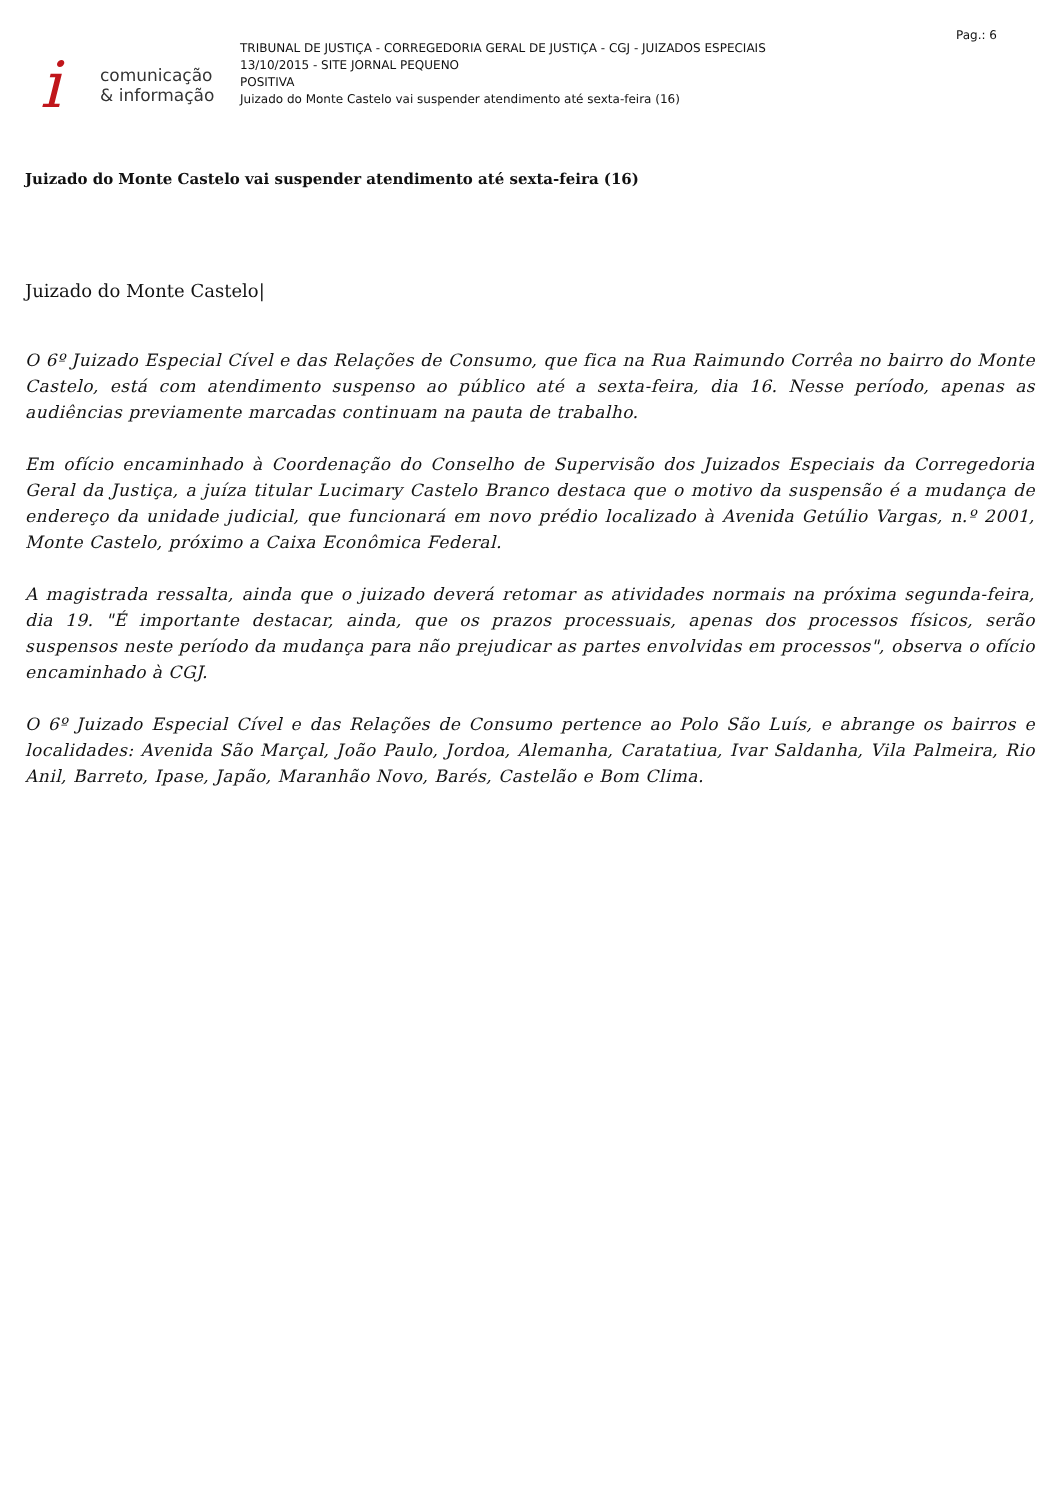icomunicação
& informação
TRIBUNAL DE JUSTIÇA - CORREGEDORIA GERAL DE JUSTIÇA - CGJ - JUIZADOS ESPECIAIS
13/10/2015 - SITE JORNAL PEQUENO
POSITIVA
Juizado do Monte Castelo vai suspender atendimento até sexta-feira (16)
Pag.: 6
Juizado do Monte Castelo vai suspender atendimento até sexta-feira (16)
Juizado do Monte Castelo|
O 6º Juizado Especial Cível e das Relações de Consumo, que fica na Rua Raimundo Corrêa no bairro do Monte Castelo, está com atendimento suspenso ao público até a sexta-feira, dia 16. Nesse período, apenas as audiências previamente marcadas continuam na pauta de trabalho.
Em ofício encaminhado à Coordenação do Conselho de Supervisão dos Juizados Especiais da Corregedoria Geral da Justiça, a juíza titular Lucimary Castelo Branco destaca que o motivo da suspensão é a mudança de endereço da unidade judicial, que funcionará em novo prédio localizado à Avenida Getúlio Vargas, n.º 2001, Monte Castelo, próximo a Caixa Econômica Federal.
A magistrada ressalta, ainda que o juizado deverá retomar as atividades normais na próxima segunda-feira, dia 19. "É importante destacar, ainda, que os prazos processuais, apenas dos processos físicos, serão suspensos neste período da mudança para não prejudicar as partes envolvidas em processos", observa o ofício encaminhado à CGJ.
O 6º Juizado Especial Cível e das Relações de Consumo pertence ao Polo São Luís, e abrange os bairros e localidades: Avenida São Marçal, João Paulo, Jordoa, Alemanha, Caratatiua, Ivar Saldanha, Vila Palmeira, Rio Anil, Barreto, Ipase, Japão, Maranhão Novo, Barés, Castelão e Bom Clima.